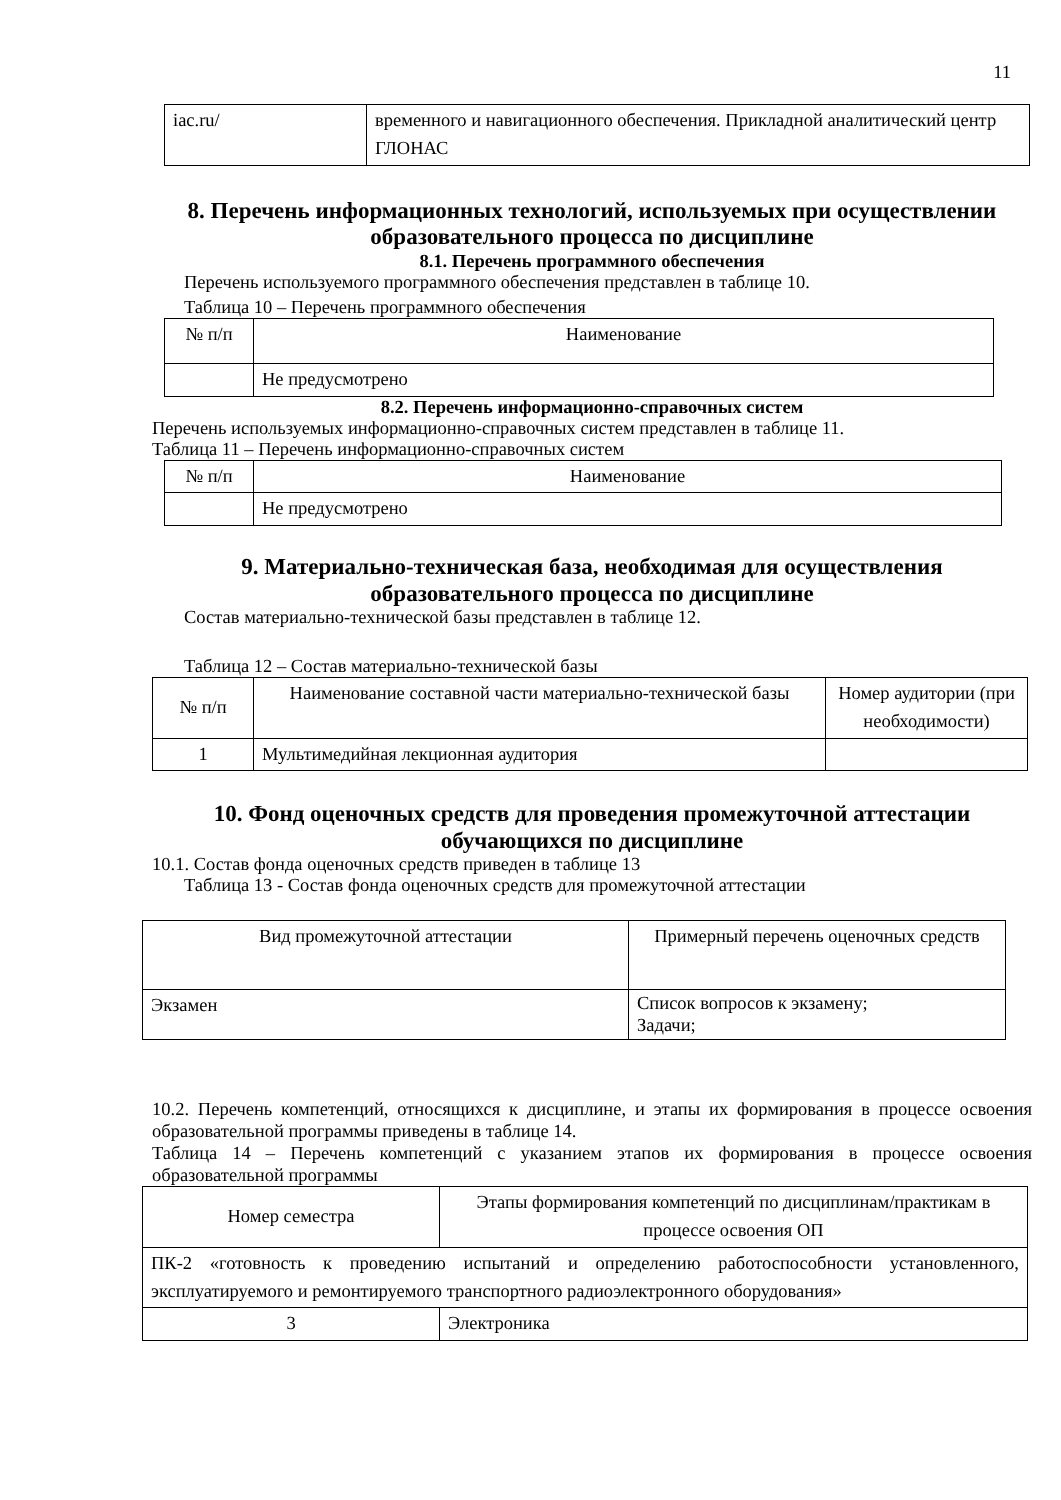11
| iac.ru/ | временного и навигационного обеспечения. Прикладной аналитический центр ГЛОНАС |
8. Перечень информационных технологий, используемых при осуществлении образовательного процесса по дисциплине
8.1. Перечень программного обеспечения
Перечень используемого программного обеспечения представлен в таблице 10.
Таблица 10 – Перечень программного обеспечения
| № п/п | Наименование |
| --- | --- |
| | Не предусмотрено |
8.2. Перечень информационно-справочных систем
Перечень используемых информационно-справочных систем представлен в таблице 11.
Таблица 11 – Перечень информационно-справочных систем
| № п/п | Наименование |
| --- | --- |
| | Не предусмотрено |
9. Материально-техническая база, необходимая для осуществления образовательного процесса по дисциплине
Состав материально-технической базы представлен в таблице 12.
Таблица 12 – Состав материально-технической базы
| № п/п | Наименование составной части материально-технической базы | Номер аудитории (при необходимости) |
| --- | --- | --- |
| 1 | Мультимедийная лекционная аудитория | |
10. Фонд оценочных средств для проведения промежуточной аттестации обучающихся по дисциплине
10.1. Состав фонда оценочных средств приведен в таблице 13
Таблица 13 - Состав фонда оценочных средств для промежуточной аттестации
| Вид промежуточной аттестации | Примерный перечень оценочных средств |
| --- | --- |
| Экзамен | Список вопросов к экзамену; Задачи; |
10.2. Перечень компетенций, относящихся к дисциплине, и этапы их формирования в процессе освоения образовательной программы приведены в таблице 14.
Таблица 14 – Перечень компетенций с указанием этапов их формирования в процессе освоения образовательной программы
| Номер семестра | Этапы формирования компетенций по дисциплинам/практикам в процессе освоения ОП |
| --- | --- |
| ПК-2 «готовность к проведению испытаний и определению работоспособности установленного, эксплуатируемого и ремонтируемого транспортного радиоэлектронного оборудования» | |
| 3 | Электроника |